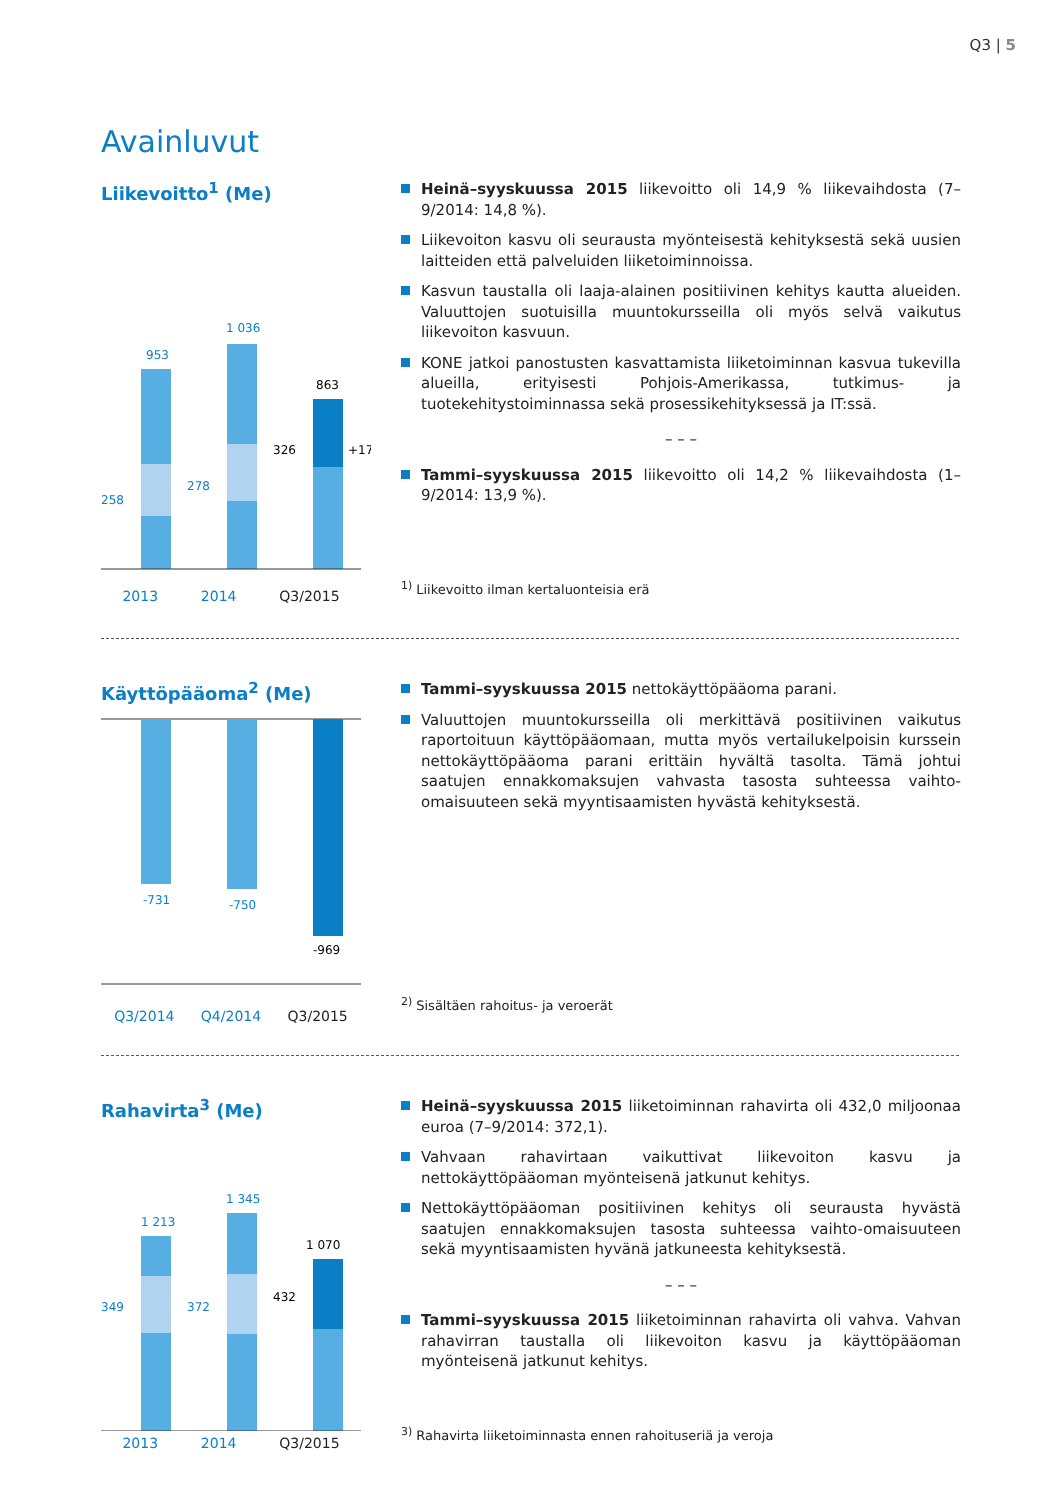Q3 | 5
Avainluvut
Liikevoitto<sup>1</sup> (Me)
953
1 036
863
258
278
326
+17 %
2013 2014 Q3/2015
Heinä–syyskuussa 2015 liikevoitto oli 14,9 % liikevaihdosta (7–9/2014: 14,8 %).
Liikevoiton kasvu oli seurausta myönteisestä kehityksestä sekä uusien laitteiden että palveluiden liiketoiminnoissa.
Kasvun taustalla oli laaja-alainen positiivinen kehitys kautta alueiden. Valuuttojen suotuisilla muuntokursseilla oli myös selvä vaikutus liikevoiton kasvuun.
KONE jatkoi panostusten kasvattamista liiketoiminnan kasvua tukevilla alueilla, erityisesti Pohjois-Amerikassa, tutkimus- ja tuotekehitystoiminnassa sekä prosessikehityksessä ja IT:ssä.
– – –
Tammi–syyskuussa 2015 liikevoitto oli 14,2 % liikevaihdosta (1–9/2014: 13,9 %).
<sup>1)</sup> Liikevoitto ilman kertaluonteisia erä
Käyttöpääoma<sup>2</sup> (Me)
-731
-750
-969
Q3/2014 Q4/2014 Q3/2015
Tammi–syyskuussa 2015 nettokäyttöpääoma parani.
Valuuttojen muuntokursseilla oli merkittävä positiivinen vaikutus raportoituun käyttöpääomaan, mutta myös vertailukelpoisin kurssein nettokäyttöpääoma parani erittäin hyvältä tasolta. Tämä johtui saatujen ennakkomaksujen vahvasta tasosta suhteessa vaihto-omaisuuteen sekä myyntisaamisten hyvästä kehityksestä.
<sup>2)</sup> Sisältäen rahoitus- ja veroerät
Rahavirta<sup>3</sup> (Me)
1 213
1 345
1 070
349
372
432
2013 2014 Q3/2015
Heinä–syyskuussa 2015 liiketoiminnan rahavirta oli 432,0 miljoonaa euroa (7–9/2014: 372,1).
Vahvaan rahavirtaan vaikuttivat liikevoiton kasvu ja nettokäyttöpääoman myönteisenä jatkunut kehitys.
Nettokäyttöpääoman positiivinen kehitys oli seurausta hyvästä saatujen ennakkomaksujen tasosta suhteessa vaihto-omaisuuteen sekä myyntisaamisten hyvänä jatkuneesta kehityksestä.
– – –
Tammi–syyskuussa 2015 liiketoiminnan rahavirta oli vahva. Vahvan rahavirran taustalla oli liikevoiton kasvu ja käyttöpääoman myönteisenä jatkunut kehitys.
<sup>3)</sup> Rahavirta liiketoiminnasta ennen rahoituseriä ja veroja